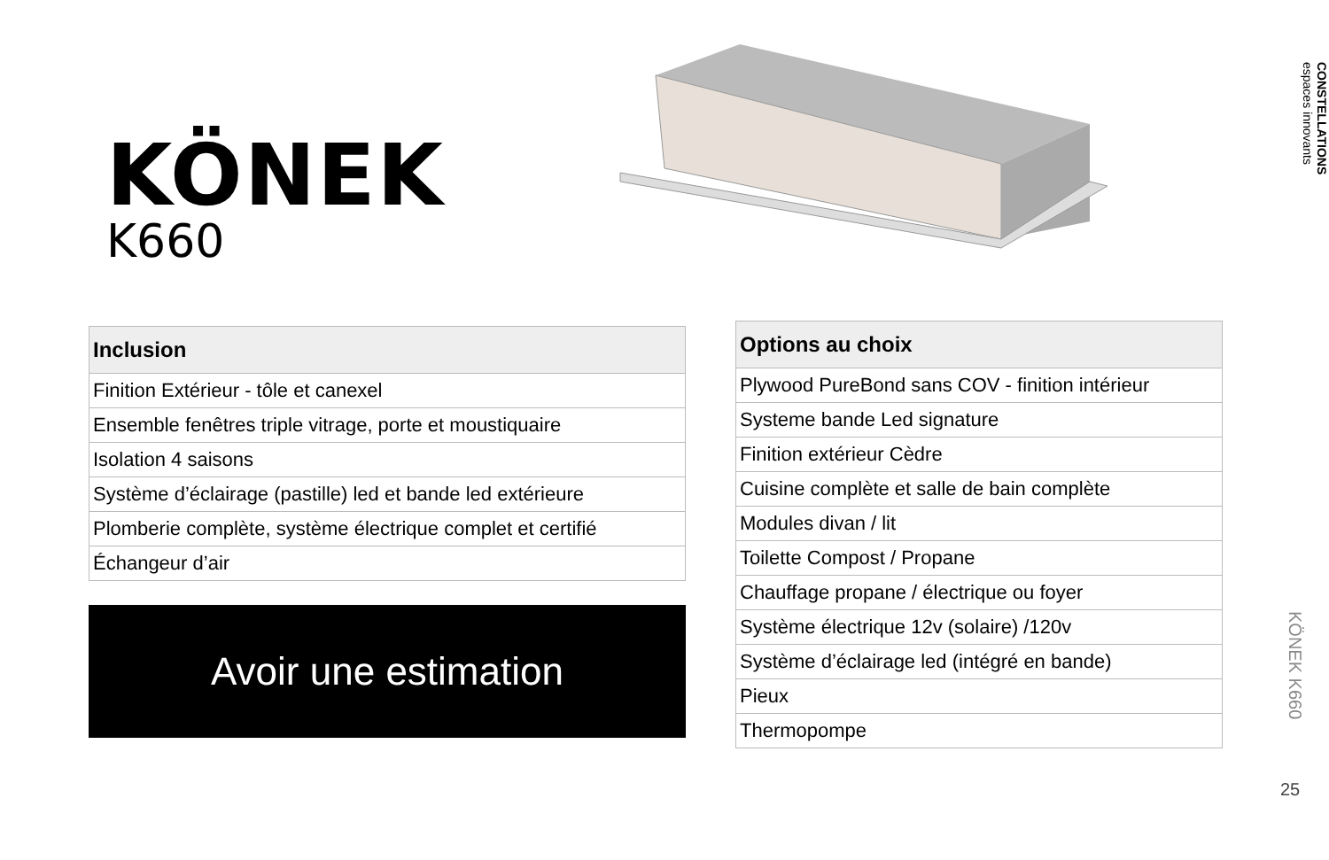KÖNEK
K660
CONSTELLATIONS
espaces innovants
| Inclusion |
| --- |
| Finition Extérieur - tôle et canexel |
| Ensemble fenêtres triple vitrage, porte et moustiquaire |
| Isolation 4 saisons |
| Système d’éclairage (pastille) led et bande led extérieure |
| Plomberie complète, système électrique complet et certifié |
| Échangeur d’air |
Avoir une estimation
| Options au choix |
| --- |
| Plywood PureBond sans COV - finition intérieur |
| Systeme bande Led signature |
| Finition extérieur Cèdre |
| Cuisine complète et salle de bain complète |
| Modules divan / lit |
| Toilette Compost / Propane |
| Chauffage propane / électrique ou foyer |
| Système électrique 12v (solaire) /120v |
| Système d’éclairage led (intégré en bande) |
| Pieux |
| Thermopompe |
KÖNEK K660
25